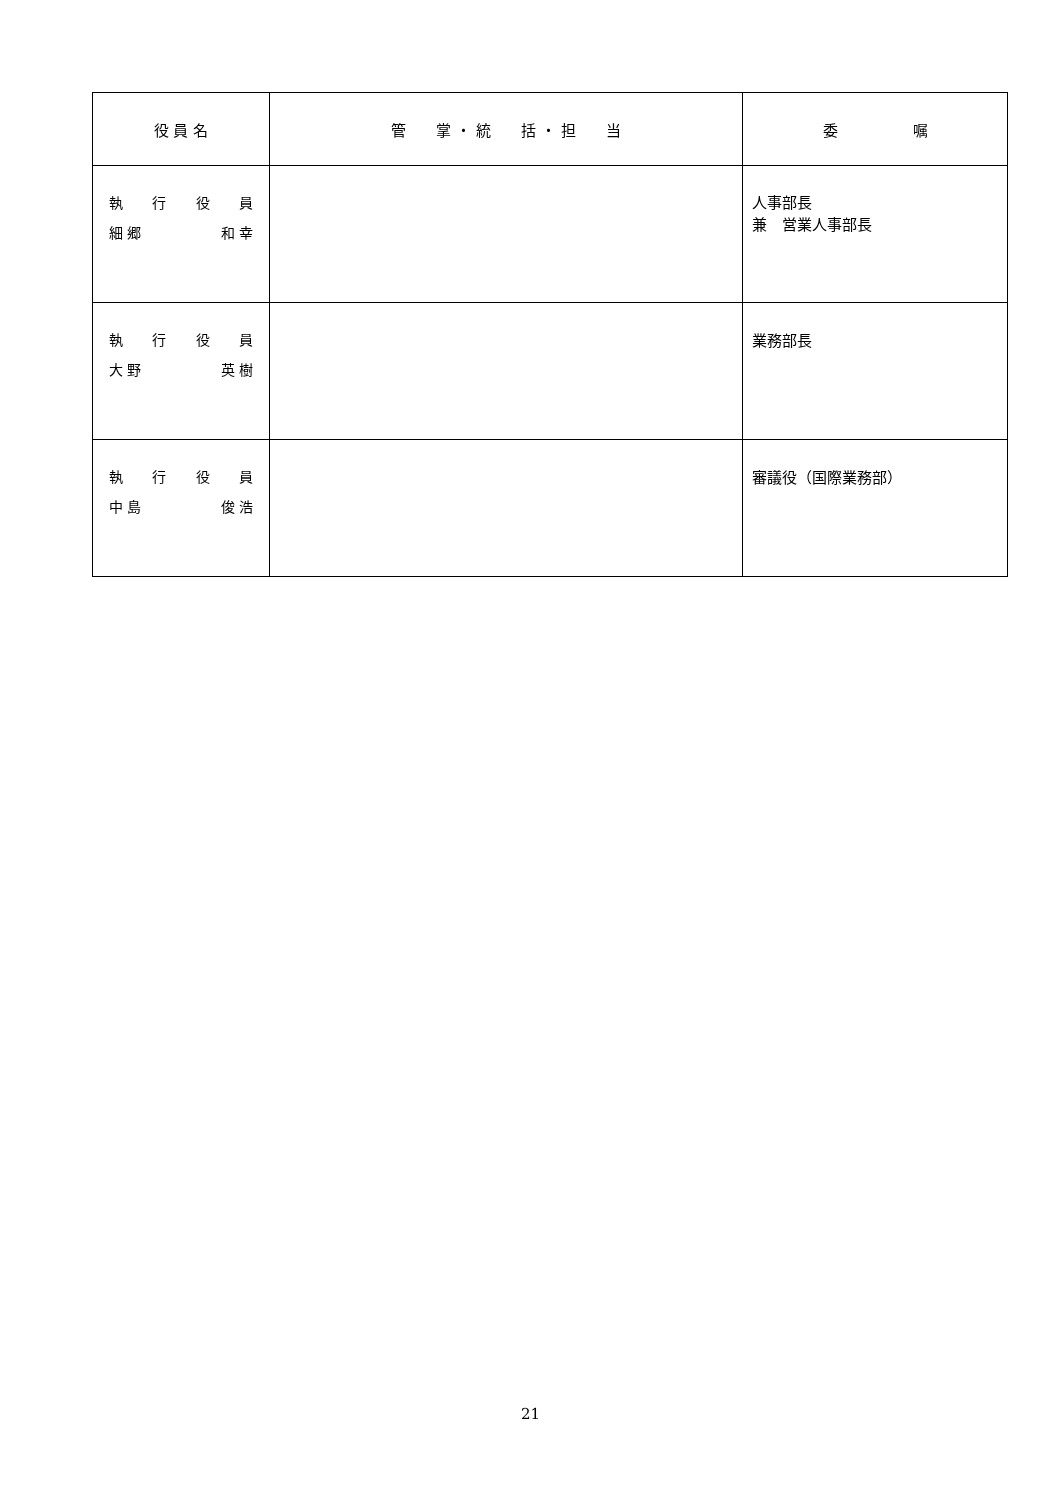| 役 員 名 | 管 掌 ・ 統 括 ・ 担 当 | 委 嘱 |
| --- | --- | --- |
| 執 行 役 員 細 郷 和 幸 | | 人事部長 兼 営業人事部長 |
| 執 行 役 員 大 野 英 樹 | | 業務部長 |
| 執 行 役 員 中 島 俊 浩 | | 審議役（国際業務部） |
21